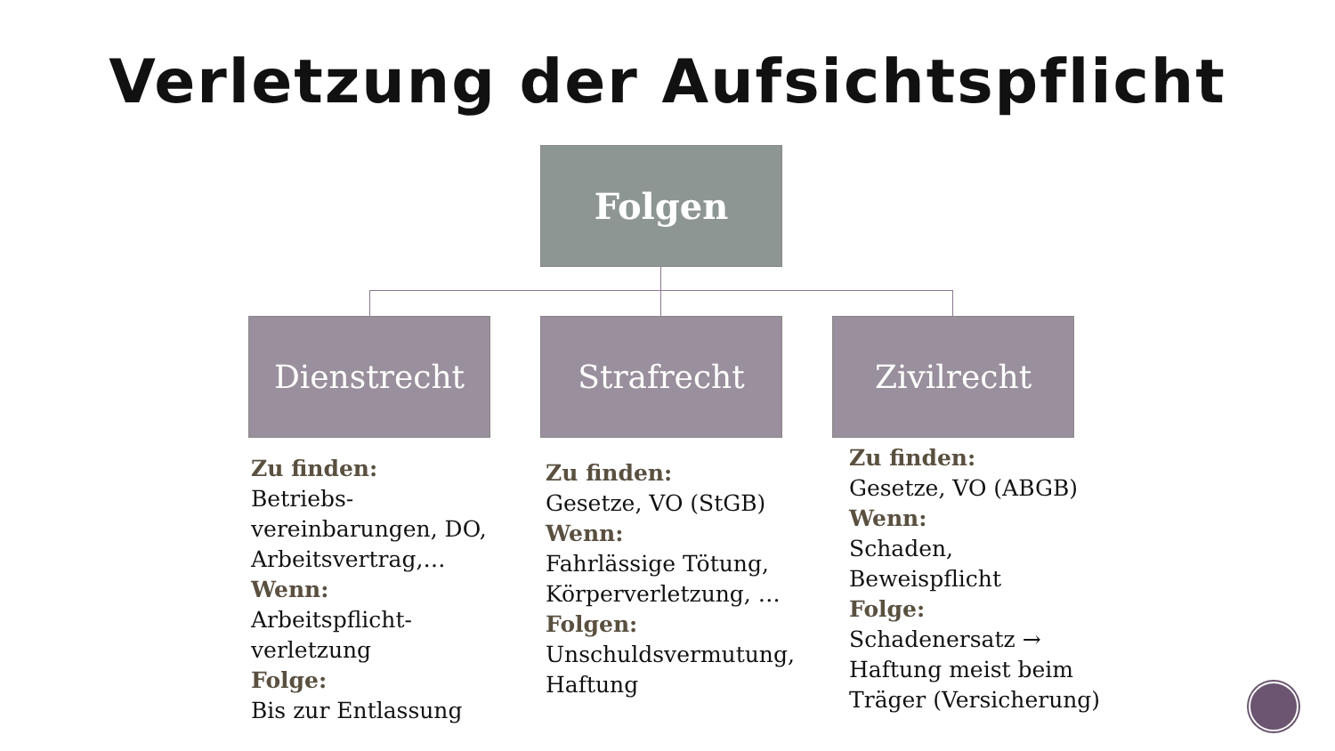Verletzung der Aufsichtspflicht
Folgen
Dienstrecht Strafrecht Zivilrecht
Zu finden:
Betriebs-
vereinbarungen, DO, Arbeitsvertrag,…
Wenn:
Arbeitspflicht-
verletzung
Folge:
Bis zur Entlassung
Zu finden:
Gesetze, VO (StGB)
Wenn:
Fahrlässige Tötung, Körperverletzung, …
Folgen:
Unschuldsvermutung, Haftung
Zu finden:
Gesetze, VO (ABGB)
Wenn:
Schaden,
Beweispflicht
Folge:
Schadenersatz →
Haftung meist beim Träger (Versicherung)